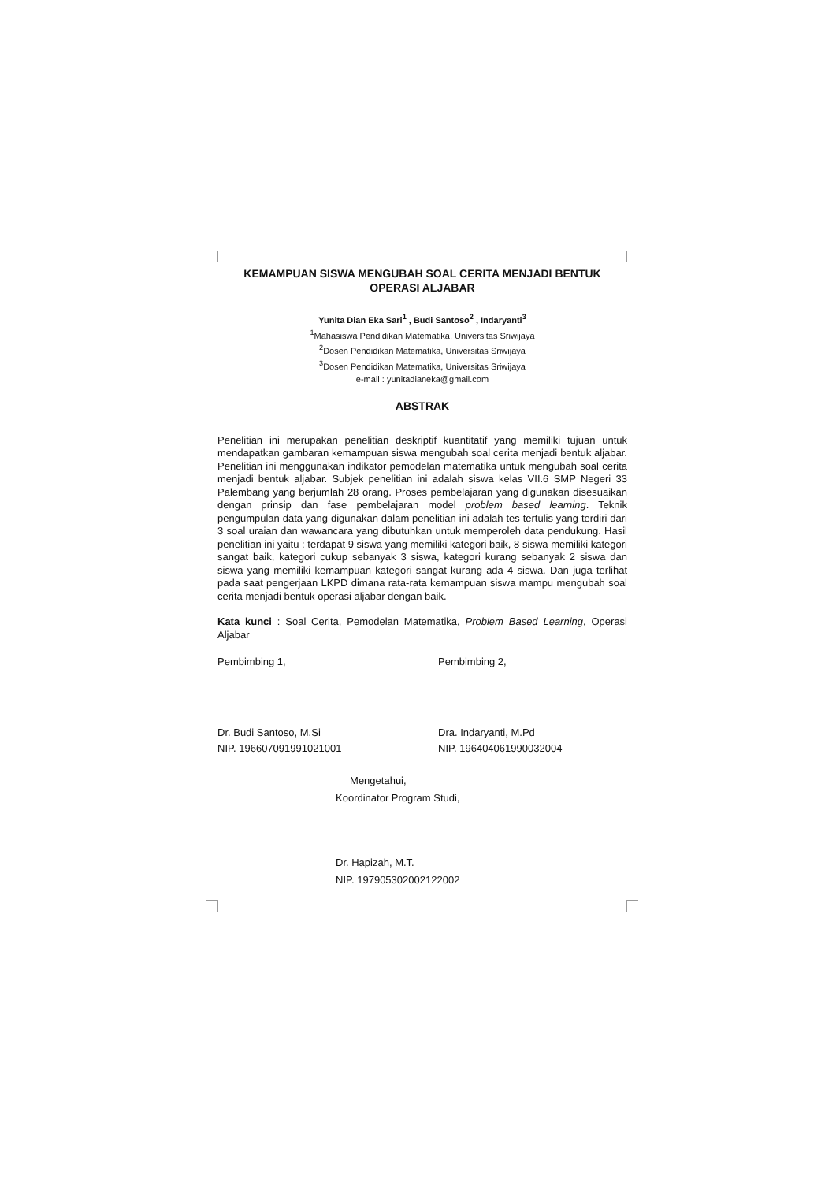KEMAMPUAN SISWA MENGUBAH SOAL CERITA MENJADI BENTUK OPERASI ALJABAR
Yunita Dian Eka Sari<sup>1</sup> , Budi Santoso<sup>2</sup> , Indaryanti<sup>3</sup>
<sup>1</sup> Mahasiswa Pendidikan Matematika, Universitas Sriwijaya
<sup>2</sup> Dosen Pendidikan Matematika, Universitas Sriwijaya
<sup>3</sup> Dosen Pendidikan Matematika, Universitas Sriwijaya
e-mail : yunitadianeka@gmail.com
ABSTRAK
Penelitian ini merupakan penelitian deskriptif kuantitatif yang memiliki tujuan untuk mendapatkan gambaran kemampuan siswa mengubah soal cerita menjadi bentuk aljabar. Penelitian ini menggunakan indikator pemodelan matematika untuk mengubah soal cerita menjadi bentuk aljabar. Subjek penelitian ini adalah siswa kelas VII.6 SMP Negeri 33 Palembang yang berjumlah 28 orang. Proses pembelajaran yang digunakan disesuaikan dengan prinsip dan fase pembelajaran model problem based learning. Teknik pengumpulan data yang digunakan dalam penelitian ini adalah tes tertulis yang terdiri dari 3 soal uraian dan wawancara yang dibutuhkan untuk memperoleh data pendukung. Hasil penelitian ini yaitu : terdapat 9 siswa yang memiliki kategori baik, 8 siswa memiliki kategori sangat baik, kategori cukup sebanyak 3 siswa, kategori kurang sebanyak 2 siswa dan siswa yang memiliki kemampuan kategori sangat kurang ada 4 siswa. Dan juga terlihat pada saat pengerjaan LKPD dimana rata-rata kemampuan siswa mampu mengubah soal cerita menjadi bentuk operasi aljabar dengan baik.
Kata kunci : Soal Cerita, Pemodelan Matematika, Problem Based Learning, Operasi Aljabar
Pembimbing 1,
Dr. Budi Santoso, M.Si
NIP. 196607091991021001
Pembimbing 2,
Dra. Indaryanti, M.Pd
NIP. 196404061990032004
Mengetahui,
Koordinator Program Studi,
Dr. Hapizah, M.T.
NIP. 197905302002122002